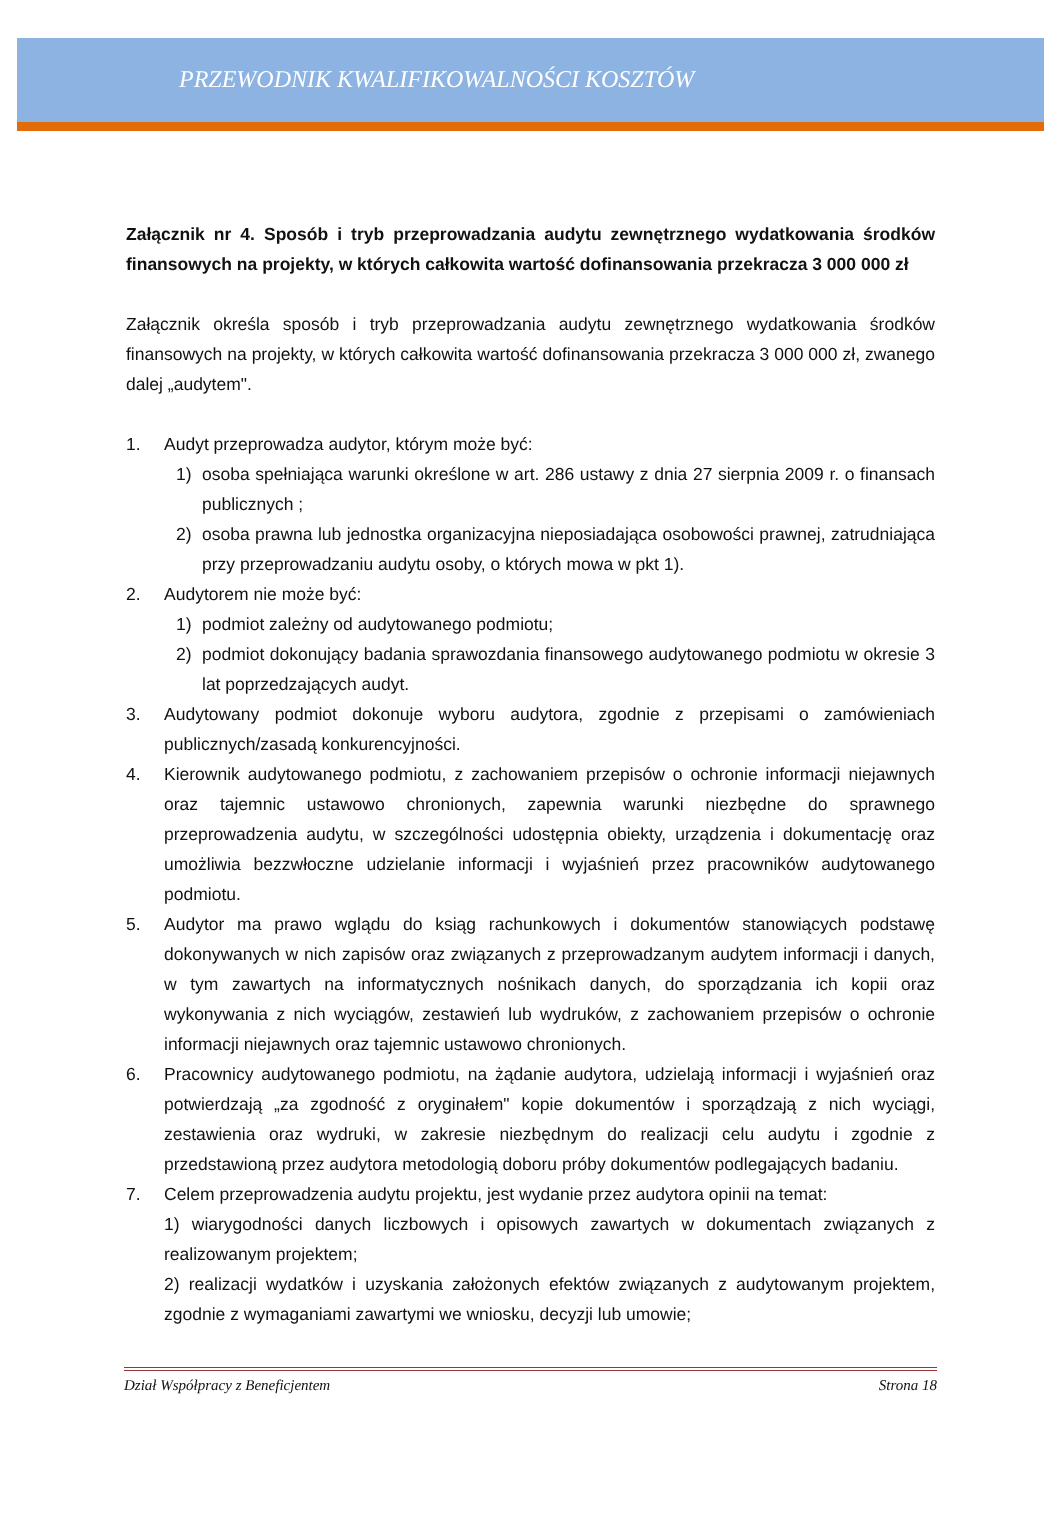PRZEWODNIK KWALIFIKOWALNOŚCI KOSZTÓW
Załącznik nr 4. Sposób i tryb przeprowadzania audytu zewnętrznego wydatkowania środków finansowych na projekty, w których całkowita wartość dofinansowania przekracza 3 000 000 zł
Załącznik określa sposób i tryb przeprowadzania audytu zewnętrznego wydatkowania środków finansowych na projekty, w których całkowita wartość dofinansowania przekracza 3 000 000 zł, zwanego dalej „audytem".
1. Audyt przeprowadza audytor, którym może być:
1) osoba spełniająca warunki określone w art. 286 ustawy z dnia 27 sierpnia 2009 r. o finansach publicznych ;
2) osoba prawna lub jednostka organizacyjna nieposiadająca osobowości prawnej, zatrudniająca przy przeprowadzaniu audytu osoby, o których mowa w pkt 1).
2. Audytorem nie może być:
1) podmiot zależny od audytowanego podmiotu;
2) podmiot dokonujący badania sprawozdania finansowego audytowanego podmiotu w okresie 3 lat poprzedzających audyt.
3. Audytowany podmiot dokonuje wyboru audytora, zgodnie z przepisami o zamówieniach publicznych/zasadą konkurencyjności.
4. Kierownik audytowanego podmiotu, z zachowaniem przepisów o ochronie informacji niejawnych oraz tajemnic ustawowo chronionych, zapewnia warunki niezbędne do sprawnego przeprowadzenia audytu, w szczególności udostępnia obiekty, urządzenia i dokumentację oraz umożliwia bezzwłoczne udzielanie informacji i wyjaśnień przez pracowników audytowanego podmiotu.
5. Audytor ma prawo wglądu do ksiąg rachunkowych i dokumentów stanowiących podstawę dokonywanych w nich zapisów oraz związanych z przeprowadzanym audytem informacji i danych, w tym zawartych na informatycznych nośnikach danych, do sporządzania ich kopii oraz wykonywania z nich wyciągów, zestawień lub wydruków, z zachowaniem przepisów o ochronie informacji niejawnych oraz tajemnic ustawowo chronionych.
6. Pracownicy audytowanego podmiotu, na żądanie audytora, udzielają informacji i wyjaśnień oraz potwierdzają „za zgodność z oryginałem" kopie dokumentów i sporządzają z nich wyciągi, zestawienia oraz wydruki, w zakresie niezbędnym do realizacji celu audytu i zgodnie z przedstawioną przez audytora metodologią doboru próby dokumentów podlegających badaniu.
7. Celem przeprowadzenia audytu projektu, jest wydanie przez audytora opinii na temat:
1) wiarygodności danych liczbowych i opisowych zawartych w dokumentach związanych z realizowanym projektem;
2) realizacji wydatków i uzyskania założonych efektów związanych z audytowanym projektem, zgodnie z wymaganiami zawartymi we wniosku, decyzji lub umowie;
Dział Współpracy z Beneficjentem Strona 18